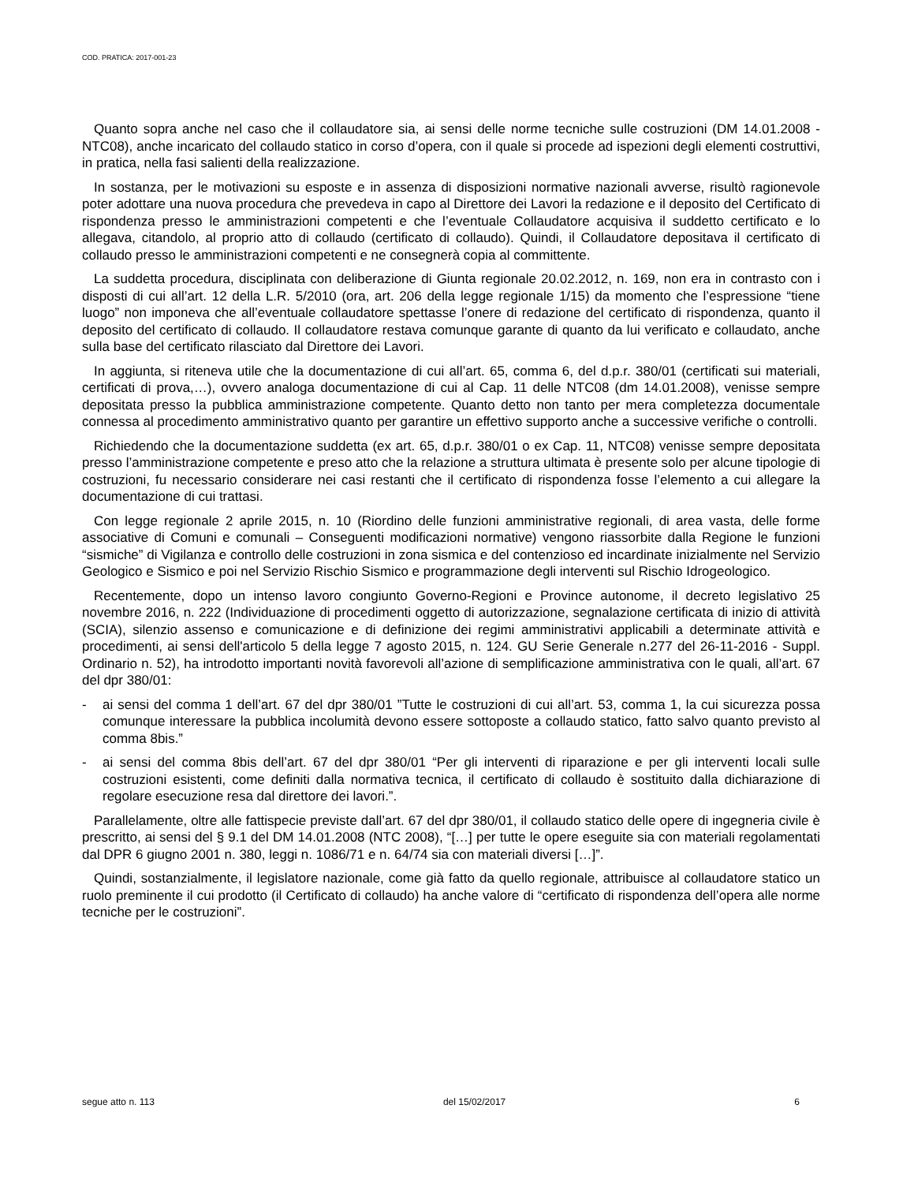COD. PRATICA: 2017-001-23
Quanto sopra anche nel caso che il collaudatore sia, ai sensi delle norme tecniche sulle costruzioni (DM 14.01.2008 - NTC08), anche incaricato del collaudo statico in corso d’opera, con il quale si procede ad ispezioni degli elementi costruttivi, in pratica, nella fasi salienti della realizzazione.
In sostanza, per le motivazioni su esposte e in assenza di disposizioni normative nazionali avverse, risultò ragionevole poter adottare una nuova procedura che prevedeva in capo al Direttore dei Lavori la redazione e il deposito del Certificato di rispondenza presso le amministrazioni competenti e che l’eventuale Collaudatore acquisiva il suddetto certificato e lo allegava, citandolo, al proprio atto di collaudo (certificato di collaudo). Quindi, il Collaudatore depositava il certificato di collaudo presso le amministrazioni competenti e ne consegnerà copia al committente.
La suddetta procedura, disciplinata con deliberazione di Giunta regionale 20.02.2012, n. 169, non era in contrasto con i disposti di cui all’art. 12 della L.R. 5/2010 (ora, art. 206 della legge regionale 1/15) da momento che l’espressione “tiene luogo” non imponeva che all’eventuale collaudatore spettasse l’onere di redazione del certificato di rispondenza, quanto il deposito del certificato di collaudo. Il collaudatore restava comunque garante di quanto da lui verificato e collaudato, anche sulla base del certificato rilasciato dal Direttore dei Lavori.
In aggiunta, si riteneva utile che la documentazione di cui all’art. 65, comma 6, del d.p.r. 380/01 (certificati sui materiali, certificati di prova,…), ovvero analoga documentazione di cui al Cap. 11 delle NTC08 (dm 14.01.2008), venisse sempre depositata presso la pubblica amministrazione competente. Quanto detto non tanto per mera completezza documentale connessa al procedimento amministrativo quanto per garantire un effettivo supporto anche a successive verifiche o controlli.
Richiedendo che la documentazione suddetta (ex art. 65, d.p.r. 380/01 o ex Cap. 11, NTC08) venisse sempre depositata presso l’amministrazione competente e preso atto che la relazione a struttura ultimata è presente solo per alcune tipologie di costruzioni, fu necessario considerare nei casi restanti che il certificato di rispondenza fosse l’elemento a cui allegare la documentazione di cui trattasi.
Con legge regionale 2 aprile 2015, n. 10 (Riordino delle funzioni amministrative regionali, di area vasta, delle forme associative di Comuni e comunali – Conseguenti modificazioni normative) vengono riassorbite dalla Regione le funzioni “sismiche” di Vigilanza e controllo delle costruzioni in zona sismica e del contenzioso ed incardinate inizialmente nel Servizio Geologico e Sismico e poi nel Servizio Rischio Sismico e programmazione degli interventi sul Rischio Idrogeologico.
Recentemente, dopo un intenso lavoro congiunto Governo-Regioni e Province autonome, il decreto legislativo 25 novembre 2016, n. 222 (Individuazione di procedimenti oggetto di autorizzazione, segnalazione certificata di inizio di attività (SCIA), silenzio assenso e comunicazione e di definizione dei regimi amministrativi applicabili a determinate attività e procedimenti, ai sensi dell'articolo 5 della legge 7 agosto 2015, n. 124. GU Serie Generale n.277 del 26-11-2016 - Suppl. Ordinario n. 52), ha introdotto importanti novità favorevoli all’azione di semplificazione amministrativa con le quali, all’art. 67 del dpr 380/01:
- ai sensi del comma 1 dell’art. 67 del dpr 380/01 ”Tutte le costruzioni di cui all’art. 53, comma 1, la cui sicurezza possa comunque interessare la pubblica incolumità devono essere sottoposte a collaudo statico, fatto salvo quanto previsto al comma 8bis.”
- ai sensi del comma 8bis dell’art. 67 del dpr 380/01 “Per gli interventi di riparazione e per gli interventi locali sulle costruzioni esistenti, come definiti dalla normativa tecnica, il certificato di collaudo è sostituito dalla dichiarazione di regolare esecuzione resa dal direttore dei lavori.”.
Parallelamente, oltre alle fattispecie previste dall’art. 67 del dpr 380/01, il collaudo statico delle opere di ingegneria civile è prescritto, ai sensi del § 9.1 del DM 14.01.2008 (NTC 2008), “[…] per tutte le opere eseguite sia con materiali regolamentati dal DPR 6 giugno 2001 n. 380, leggi n. 1086/71 e n. 64/74 sia con materiali diversi […]”.
Quindi, sostanzialmente, il legislatore nazionale, come già fatto da quello regionale, attribuisce al collaudatore statico un ruolo preminente il cui prodotto (il Certificato di collaudo) ha anche valore di “certificato di rispondenza dell’opera alle norme tecniche per le costruzioni”.
segue atto n. 113 del 15/02/2017 6